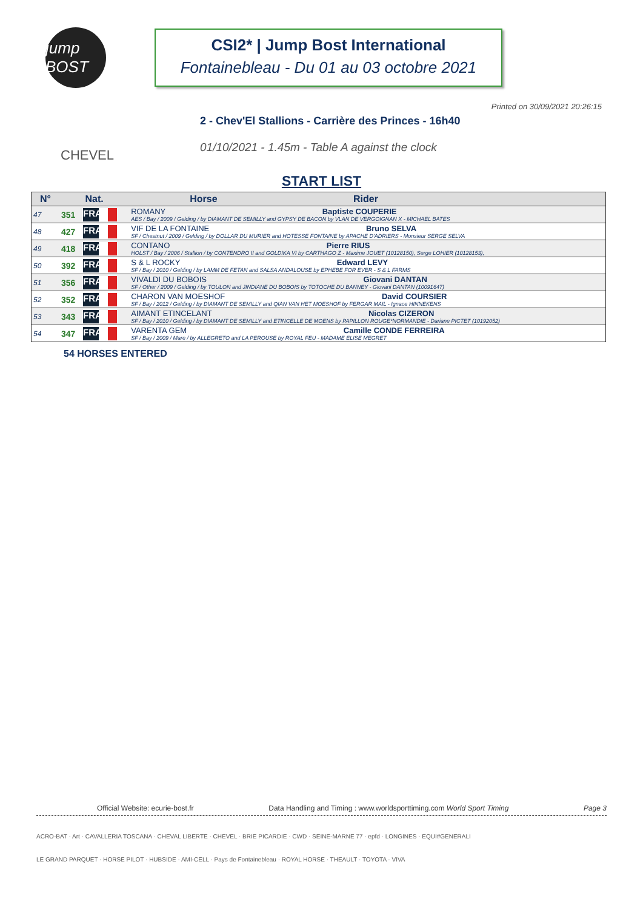jump BOST
CSI2* | Jump Bost International
Fontainebleau - Du 01 au 03 octobre 2021
Printed on 30/09/2021 20:26:15
CHEVEL
2 - Chev'El Stallions - Carrière des Princes - 16h40
01/10/2021 - 1.45m - Table A against the clock
START LIST
| N° | Nat. | | Horse Rider |
| --- | --- | --- | --- |
| 47 | 351 | FRA | ROMANY Baptiste COUPERIE AES / Bay / 2009 / Gelding / by DIAMANT DE SEMILLY and GYPSY DE BACON by VLAN DE VERGOIGNAN X - MICHAEL BATES |
| 48 | 427 | FRA | VIF DE LA FONTAINE Bruno SELVA SF / Chestnut / 2009 / Gelding / by DOLLAR DU MURIER and HOTESSE FONTAINE by APACHE D'ADRIERS - Monsieur SERGE SELVA |
| 49 | 418 | FRA | CONTANO Pierre RIUS HOLST / Bay / 2006 / Stallion / by CONTENDRO II and GOLDIKA VI by CARTHAGO Z - Maxime JOUET (10128150), Serge LOHIER (10128153), |
| 50 | 392 | FRA | S & L ROCKY Edward LEVY SF / Bay / 2010 / Gelding / by LAMM DE FETAN and SALSA ANDALOUSE by EPHEBE FOR EVER - S & L FARMS |
| 51 | 356 | FRA | VIVALDI DU BOBOIS Giovani DANTAN SF / Other / 2009 / Gelding / by TOULON and JINDIANE DU BOBOIS by TOTOCHE DU BANNEY - Giovani DANTAN (10091647) |
| 52 | 352 | FRA | CHARON VAN MOESHOF David COURSIER SF / Bay / 2012 / Gelding / by DIAMANT DE SEMILLY and QIAN VAN HET MOESHOF by FERGAR MAIL - Ignace HINNEKENS |
| 53 | 343 | FRA | AIMANT ETINCELANT Nicolas CIZERON SF / Bay / 2010 / Gelding / by DIAMANT DE SEMILLY and ETINCELLE DE MOENS by PAPILLON ROUGE*NORMANDIE - Dariane PICTET (10192052) |
| 54 | 347 | FRA | VARENTA GEM Camille CONDE FERREIRA SF / Bay / 2009 / Mare / by ALLEGRETO and LA PEROUSE by ROYAL FEU - MADAME ELISE MEGRET |
54 HORSES ENTERED
Official Website: ecurie-bost.fr Data Handling and Timing : www.worldsporttiming.com World Sport Timing Page 3
ACRO-BAT · Art · CAVALLERIA TOSCANA · CHEVAL LIBERTE · CHEVEL · BRIE PICARDIE · CWD · SEINE-MARNE 77 · epfd · LONGINES · EQUI#GENERALI
LE GRAND PARQUET · HORSE PILOT · HUBSIDE · AMI-CELL · Pays de Fontainebleau · ROYAL HORSE · THEAULT · TOYOTA · VIVA